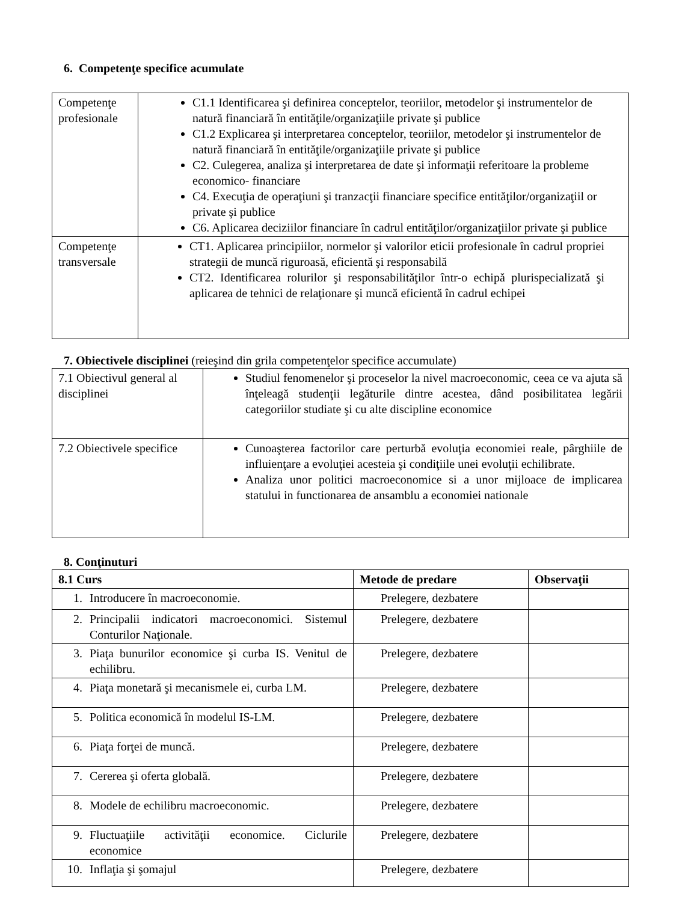6. Competenţe specifice acumulate
| Competenţe profesionale | C1.1 Identificarea şi definirea conceptelor, teoriilor, metodelor şi instrumentelor de natură financiară în entităţile/organizaţiile private şi publice C1.2 Explicarea şi interpretarea conceptelor, teoriilor, metodelor şi instrumentelor de natură financiară în entităţile/organizaţiile private şi publice C2. Culegerea, analiza şi interpretarea de date şi informaţii referitoare la probleme economico- financiare C4. Execuţia de operaţiuni şi tranzacţii financiare specifice entităţilor/organizaţiil or private şi publice C6. Aplicarea deciziilor financiare în cadrul entităţilor/organizaţiilor private şi publice |
| Competenţe transversale | CT1. Aplicarea principiilor, normelor şi valorilor eticii profesionale în cadrul propriei strategii de muncă riguroasă, eficientă şi responsabilă CT2. Identificarea rolurilor şi responsabilităţilor într-o echipă plurispecializată şi aplicarea de tehnici de relaţionare şi muncă eficientă în cadrul echipei |
7. Obiectivele disciplinei (reieşind din grila competenţelor specifice accumulate)
| 7.1 Obiectivul general al disciplinei | Studiul fenomenelor şi proceselor la nivel macroeconomic, ceea ce va ajuta să înţeleagă studenţii legăturile dintre acestea, dând posibilitatea legării categoriilor studiate şi cu alte discipline economice |
| 7.2 Obiectivele specifice | Cunoaşterea factorilor care perturbă evoluţia economiei reale, pârghiile de influienţare a evoluţiei acesteia şi condiţiile unei evoluţii echilibrate. Analiza unor politici macroeconomice si a unor mijloace de implicarea statului in functionarea de ansamblu a economiei nationale |
8. Conţinuturi
| 8.1 Curs | Metode de predare | Observaţii |
| --- | --- | --- |
| 1. Introducere în macroeconomie. | Prelegere, dezbatere | |
| 2. Principalii indicatori macroeconomici. Sistemul Conturilor Naţionale. | Prelegere, dezbatere | |
| 3. Piaţa bunurilor economice şi curba IS. Venitul de echilibru. | Prelegere, dezbatere | |
| 4. Piaţa monetară şi mecanismele ei, curba LM. | Prelegere, dezbatere | |
| 5. Politica economică în modelul IS-LM. | Prelegere, dezbatere | |
| 6. Piaţa forţei de muncă. | Prelegere, dezbatere | |
| 7. Cererea şi oferta globală. | Prelegere, dezbatere | |
| 8. Modele de echilibru macroeconomic. | Prelegere, dezbatere | |
| 9. Fluctuaţiile activităţii economice. Ciclurile economice | Prelegere, dezbatere | |
| 10. Inflaţia şi şomajul | Prelegere, dezbatere | |